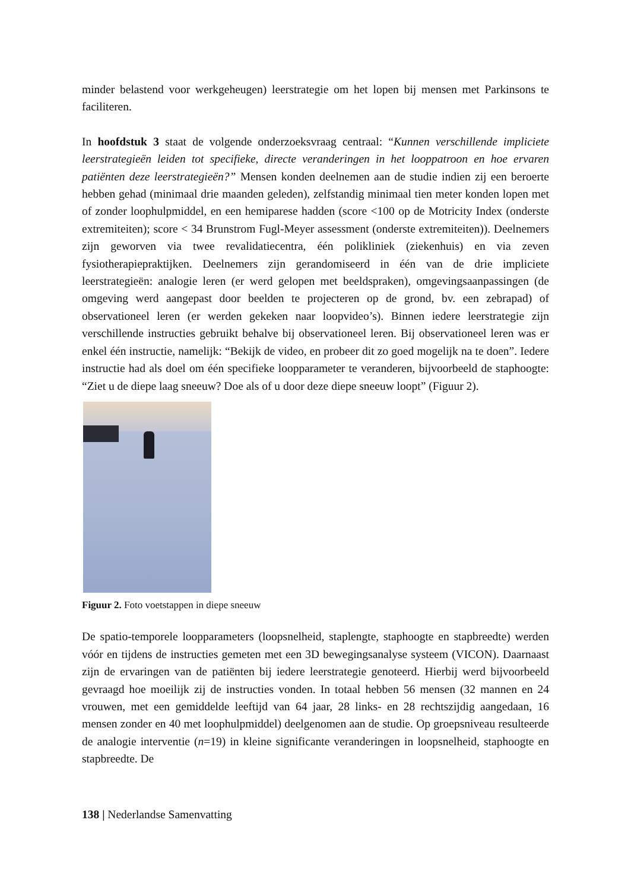minder belastend voor werkgeheugen) leerstrategie om het lopen bij mensen met Parkinsons te faciliteren.
In hoofdstuk 3 staat de volgende onderzoeksvraag centraal: “Kunnen verschillende impliciete leerstrategieën leiden tot specifieke, directe veranderingen in het looppatroon en hoe ervaren patiënten deze leerstrategieën?” Mensen konden deelnemen aan de studie indien zij een beroerte hebben gehad (minimaal drie maanden geleden), zelfstandig minimaal tien meter konden lopen met of zonder loophulpmiddel, en een hemiparese hadden (score <100 op de Motricity Index (onderste extremiteiten); score < 34 Brunstrom Fugl-Meyer assessment (onderste extremiteiten)). Deelnemers zijn geworven via twee revalidatiecentra, één polikliniek (ziekenhuis) en via zeven fysiotherapiepraktijken. Deelnemers zijn gerandomiseerd in één van de drie impliciete leerstrategieën: analogie leren (er werd gelopen met beeldspraken), omgevingsaanpassingen (de omgeving werd aangepast door beelden te projecteren op de grond, bv. een zebrapad) of observationeel leren (er werden gekeken naar loopvideo’s). Binnen iedere leerstrategie zijn verschillende instructies gebruikt behalve bij observationeel leren. Bij observationeel leren was er enkel één instructie, namelijk: “Bekijk de video, en probeer dit zo goed mogelijk na te doen”. Iedere instructie had als doel om één specifieke loopparameter te veranderen, bijvoorbeeld de staphoogte: “Ziet u de diepe laag sneeuw? Doe als of u door deze diepe sneeuw loopt” (Figuur 2).
Figuur 2. Foto voetstappen in diepe sneeuw
De spatio-temporele loopparameters (loopsnelheid, staplengte, staphoogte en stapbreedte) werden vóór en tijdens de instructies gemeten met een 3D bewegingsanalyse systeem (VICON). Daarnaast zijn de ervaringen van de patiënten bij iedere leerstrategie genoteerd. Hierbij werd bijvoorbeeld gevraagd hoe moeilijk zij de instructies vonden. In totaal hebben 56 mensen (32 mannen en 24 vrouwen, met een gemiddelde leeftijd van 64 jaar, 28 links- en 28 rechtszijdig aangedaan, 16 mensen zonder en 40 met loophulpmiddel) deelgenomen aan de studie. Op groepsniveau resulteerde de analogie interventie (n=19) in kleine significante veranderingen in loopsnelheid, staphoogte en stapbreedte. De
138 | Nederlandse Samenvatting